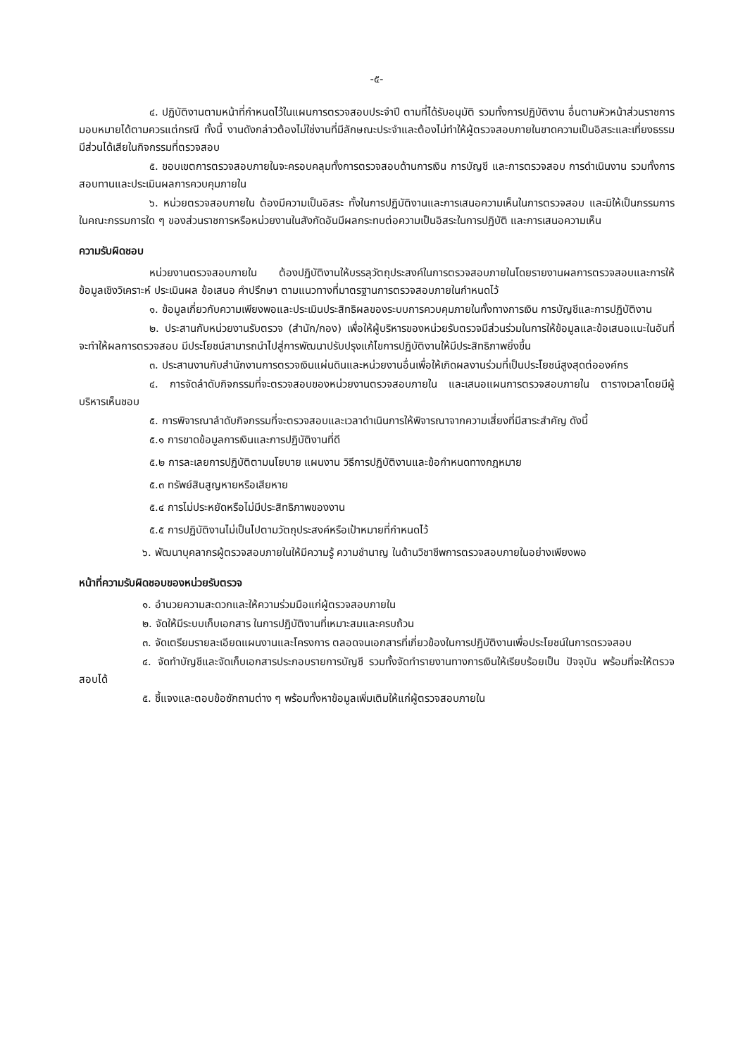-๕-
๔. ปฏิบัติงานตามหน้าที่กำหนดไว้ในแผนการตรวจสอบประจำปี ตามที่ได้รับอนุมัติ รวมทั้งการปฏิบัติงาน อื่นตามหัวหน้าส่วนราชการมอบหมายได้ตามควรแต่กรณี ทั้งนี้ งานดังกล่าวต้องไม่ใช่งานที่มีลักษณะประจำและต้องไม่ทำให้ผู้ตรวจสอบภายในขาดความเป็นอิสระและเที่ยงธรรม มีส่วนได้เสียในกิจกรรมที่ตรวจสอบ
๕. ขอบเขตการตรวจสอบภายในจะครอบคลุมทั้งการตรวจสอบด้านการเงิน การบัญชี และการตรวจสอบ การดำเนินงาน รวมทั้งการสอบทานและประเมินผลการควบคุมภายใน
๖. หน่วยตรวจสอบภายใน ต้องมีความเป็นอิสระ ทั้งในการปฏิบัติงานและการเสนอความเห็นในการตรวจสอบ และมิให้เป็นกรรมการในคณะกรรมการใด ๆ ของส่วนราชการหรือหน่วยงานในสังกัดอันมีผลกระทบต่อความเป็นอิสระในการปฏิบัติ และการเสนอความเห็น
ความรับผิดชอบ
หน่วยงานตรวจสอบภายใน ต้องปฏิบัติงานให้บรรลุวัตถุประสงค์ในการตรวจสอบภายในโดยรายงานผลการตรวจสอบและการให้ข้อมูลเชิงวิเคราะห์ ประเมินผล ข้อเสนอ คำปรึกษา ตามแนวทางที่มาตรฐานการตรวจสอบภายในกำหนดไว้
๑. ข้อมูลเกี่ยวกับความเพียงพอและประเมินประสิทธิผลของระบบการควบคุมภายในทั้งทางการเงิน การบัญชีและการปฏิบัติงาน
๒. ประสานกับหน่วยงานรับตรวจ (สำนัก/กอง) เพื่อให้ผู้บริหารของหน่วยรับตรวจมีส่วนร่วมในการให้ข้อมูลและข้อเสนอแนะในอันที่จะทำให้ผลการตรวจสอบ มีประโยชน์สามารถนำไปสู่การพัฒนาปรับปรุงแก้ไขการปฏิบัติงานให้มีประสิทธิภาพยิ่งขึ้น
๓. ประสานงานกับสำนักงานการตรวจเงินแผ่นดินและหน่วยงานอื่นเพื่อให้เกิดผลงานร่วมที่เป็นประโยชน์สูงสุดต่อองค์กร
๔. การจัดลำดับกิจกรรมที่จะตรวจสอบของหน่วยงานตรวจสอบภายใน และเสนอแผนการตรวจสอบภายใน ตารางเวลาโดยมีผู้บริหารเห็นชอบ
๕. การพิจารณาลำดับกิจกรรมที่จะตรวจสอบและเวลาดำเนินการให้พิจารณาจากความเสี่ยงที่มีสาระสำคัญ ดังนี้
๕.๑ การขาดข้อมูลการเงินและการปฏิบัติงานที่ดี
๕.๒ การละเลยการปฏิบัติตามนโยบาย แผนงาน วิธีการปฏิบัติงานและข้อกำหนดทางกฎหมาย
๕.๓ ทรัพย์สินสูญหายหรือเสียหาย
๕.๔ การไม่ประหยัดหรือไม่มีประสิทธิภาพของงาน
๕.๕ การปฏิบัติงานไม่เป็นไปตามวัตถุประสงค์หรือเป้าหมายที่กำหนดไว้
๖. พัฒนาบุคลากรผู้ตรวจสอบภายในให้มีความรู้ ความชำนาญ ในด้านวิชาชีพการตรวจสอบภายในอย่างเพียงพอ
หน้าที่ความรับผิดชอบของหน่วยรับตรวจ
๑. อำนวยความสะดวกและให้ความร่วมมือแก่ผู้ตรวจสอบภายใน
๒. จัดให้มีระบบเก็บเอกสาร ในการปฏิบัติงานที่เหมาะสมและครบถ้วน
๓. จัดเตรียมรายละเอียดแผนงานและโครงการ ตลอดจนเอกสารที่เกี่ยวข้องในการปฏิบัติงานเพื่อประโยชน์ในการตรวจสอบ
๔. จัดทำบัญชีและจัดเก็บเอกสารประกอบรายการบัญชี รวมทั้งจัดทำรายงานทางการเงินให้เรียบร้อยเป็น ปัจจุบัน พร้อมที่จะให้ตรวจสอบได้
๕. ชี้แจงและตอบข้อซักถามต่าง ๆ พร้อมทั้งหาข้อมูลเพิ่มเติมให้แก่ผู้ตรวจสอบภายใน